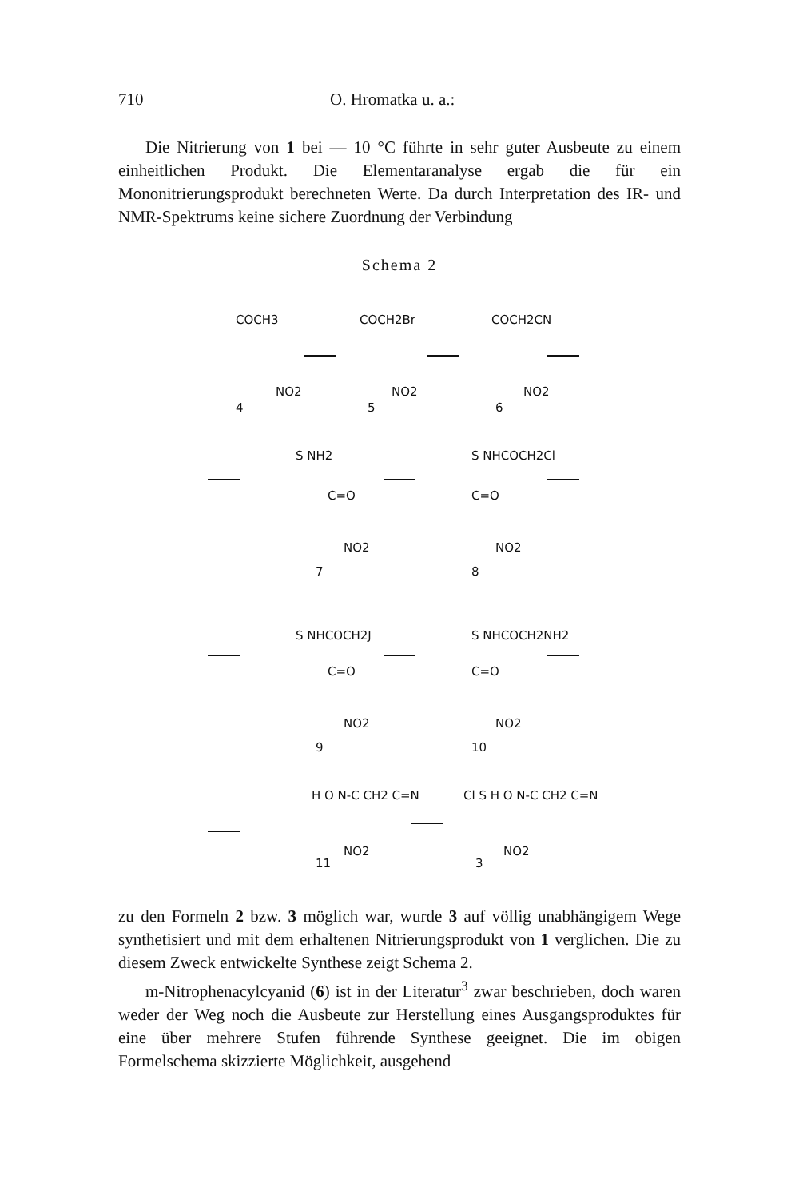710 O. Hromatka u. a.:
Die Nitrierung von 1 bei — 10 °C führte in sehr guter Ausbeute zu einem einheitlichen Produkt. Die Elementaranalyse ergab die für ein Mononitrierungsprodukt berechneten Werte. Da durch Interpretation des IR- und NMR-Spektrums keine sichere Zuordnung der Verbindung
Schema 2
COCH3
COCH2Br
COCH2CN
NO2
NO2
NO2
4
5
6
S NH2
C=O
NO2
7
S NHCOCH2Cl
C=O
NO2
8
S NHCOCH2J
C=O
NO2
9
S NHCOCH2NH2
C=O
NO2
10
H O N-C CH2 C=N
NO2
11
Cl S H O N-C CH2 C=N
NO2
3
zu den Formeln 2 bzw. 3 möglich war, wurde 3 auf völlig unabhängigem Wege synthetisiert und mit dem erhaltenen Nitrierungsprodukt von 1 verglichen. Die zu diesem Zweck entwickelte Synthese zeigt Schema 2.
m-Nitrophenacylcyanid (6) ist in der Literatur<sup>3</sup> zwar beschrieben, doch waren weder der Weg noch die Ausbeute zur Herstellung eines Ausgangsproduktes für eine über mehrere Stufen führende Synthese geeignet. Die im obigen Formelschema skizzierte Möglichkeit, ausgehend